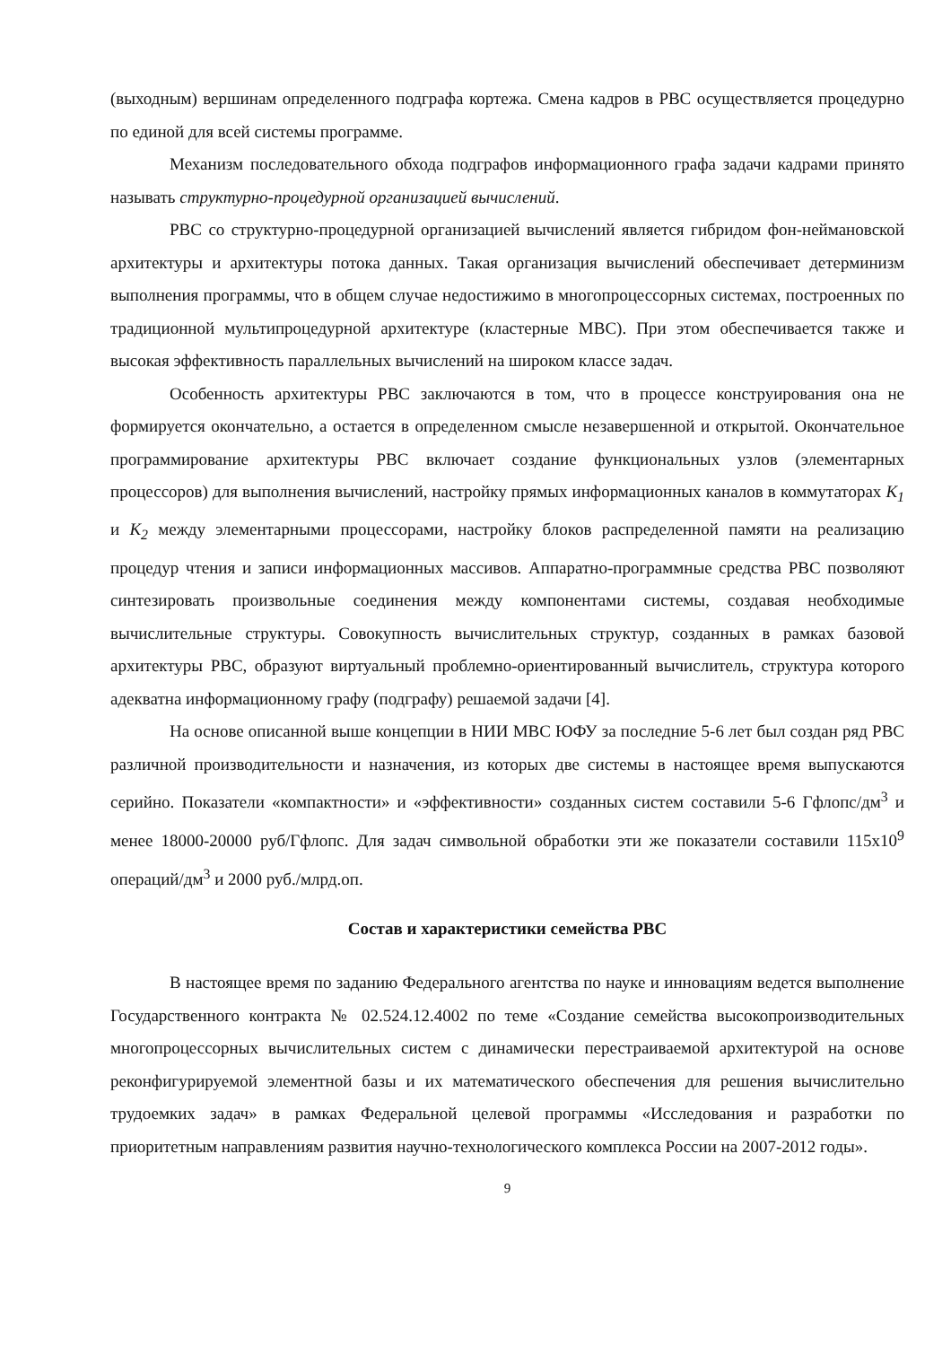(выходным) вершинам определенного подграфа кортежа. Смена кадров в РВС осуществляется процедурно по единой для всей системы программе.
Механизм последовательного обхода подграфов информационного графа задачи кадрами принято называть структурно-процедурной организацией вычислений.
РВС со структурно-процедурной организацией вычислений является гибридом фон-неймановской архитектуры и архитектуры потока данных. Такая организация вычислений обеспечивает детерминизм выполнения программы, что в общем случае недостижимо в многопроцессорных системах, построенных по традиционной мультипроцедурной архитектуре (кластерные МВС). При этом обеспечивается также и высокая эффективность параллельных вычислений на широком классе задач.
Особенность архитектуры РВС заключаются в том, что в процессе конструирования она не формируется окончательно, а остается в определенном смысле незавершенной и открытой. Окончательное программирование архитектуры РВС включает создание функциональных узлов (элементарных процессоров) для выполнения вычислений, настройку прямых информационных каналов в коммутаторах K<sub>1</sub> и K<sub>2</sub> между элементарными процессорами, настройку блоков распределенной памяти на реализацию процедур чтения и записи информационных массивов. Аппаратно-программные средства РВС позволяют синтезировать произвольные соединения между компонентами системы, создавая необходимые вычислительные структуры. Совокупность вычислительных структур, созданных в рамках базовой архитектуры РВС, образуют виртуальный проблемно-ориентированный вычислитель, структура которого адекватна информационному графу (подграфу) решаемой задачи [4].
На основе описанной выше концепции в НИИ МВС ЮФУ за последние 5-6 лет был создан ряд РВС различной производительности и назначения, из которых две системы в настоящее время выпускаются серийно. Показатели «компактности» и «эффективности» созданных систем составили 5-6 Гфлопс/дм<sup>3</sup> и менее 18000-20000 руб/Гфлопс. Для задач символьной обработки эти же показатели составили 115x10<sup>9</sup> операций/дм<sup>3</sup> и 2000 руб./млрд.оп.
Состав и характеристики семейства РВС
В настоящее время по заданию Федерального агентства по науке и инновациям ведется выполнение Государственного контракта № 02.524.12.4002 по теме «Создание семейства высокопроизводительных многопроцессорных вычислительных систем с динамически перестраиваемой архитектурой на основе реконфигурируемой элементной базы и их математического обеспечения для решения вычислительно трудоемких задач» в рамках Федеральной целевой программы «Исследования и разработки по приоритетным направлениям развития научно-технологического комплекса России на 2007-2012 годы».
9